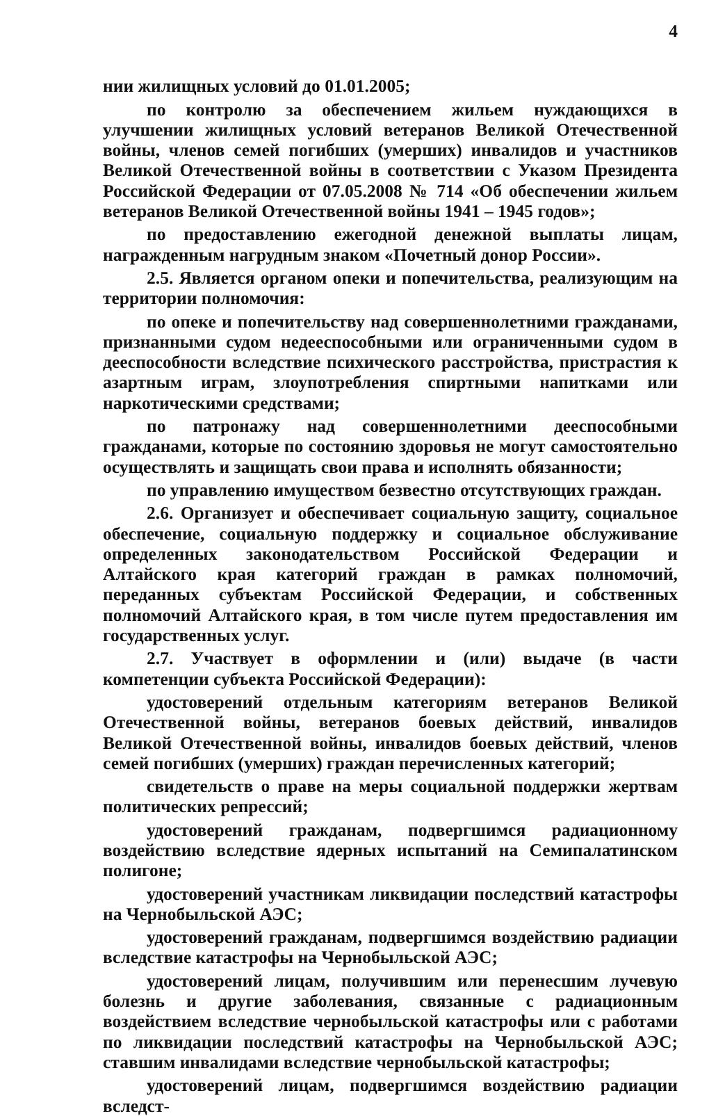4
нии жилищных условий до 01.01.2005;
по контролю за обеспечением жильем нуждающихся в улучшении жилищных условий ветеранов Великой Отечественной войны, членов семей погибших (умерших) инвалидов и участников Великой Отечественной войны в соответствии с Указом Президента Российской Федерации от 07.05.2008 № 714 «Об обеспечении жильем ветеранов Великой Отечественной войны 1941 – 1945 годов»;
по предоставлению ежегодной денежной выплаты лицам, награжденным нагрудным знаком «Почетный донор России».
2.5. Является органом опеки и попечительства, реализующим на территории полномочия:
по опеке и попечительству над совершеннолетними гражданами, признанными судом недееспособными или ограниченными судом в дееспособности вследствие психического расстройства, пристрастия к азартным играм, злоупотребления спиртными напитками или наркотическими средствами;
по патронажу над совершеннолетними дееспособными гражданами, которые по состоянию здоровья не могут самостоятельно осуществлять и защищать свои права и исполнять обязанности;
по управлению имуществом безвестно отсутствующих граждан.
2.6. Организует и обеспечивает социальную защиту, социальное обеспечение, социальную поддержку и социальное обслуживание определенных законодательством Российской Федерации и Алтайского края категорий граждан в рамках полномочий, переданных субъектам Российской Федерации, и собственных полномочий Алтайского края, в том числе путем предоставления им государственных услуг.
2.7. Участвует в оформлении и (или) выдаче (в части компетенции субъекта Российской Федерации):
удостоверений отдельным категориям ветеранов Великой Отечественной войны, ветеранов боевых действий, инвалидов Великой Отечественной войны, инвалидов боевых действий, членов семей погибших (умерших) граждан перечисленных категорий;
свидетельств о праве на меры социальной поддержки жертвам политических репрессий;
удостоверений гражданам, подвергшимся радиационному воздействию вследствие ядерных испытаний на Семипалатинском полигоне;
удостоверений участникам ликвидации последствий катастрофы на Чернобыльской АЭС;
удостоверений гражданам, подвергшимся воздействию радиации вследствие катастрофы на Чернобыльской АЭС;
удостоверений лицам, получившим или перенесшим лучевую болезнь и другие заболевания, связанные с радиационным воздействием вследствие чернобыльской катастрофы или с работами по ликвидации последствий катастрофы на Чернобыльской АЭС; ставшим инвалидами вследствие чернобыльской катастрофы;
удостоверений лицам, подвергшимся воздействию радиации вследст-